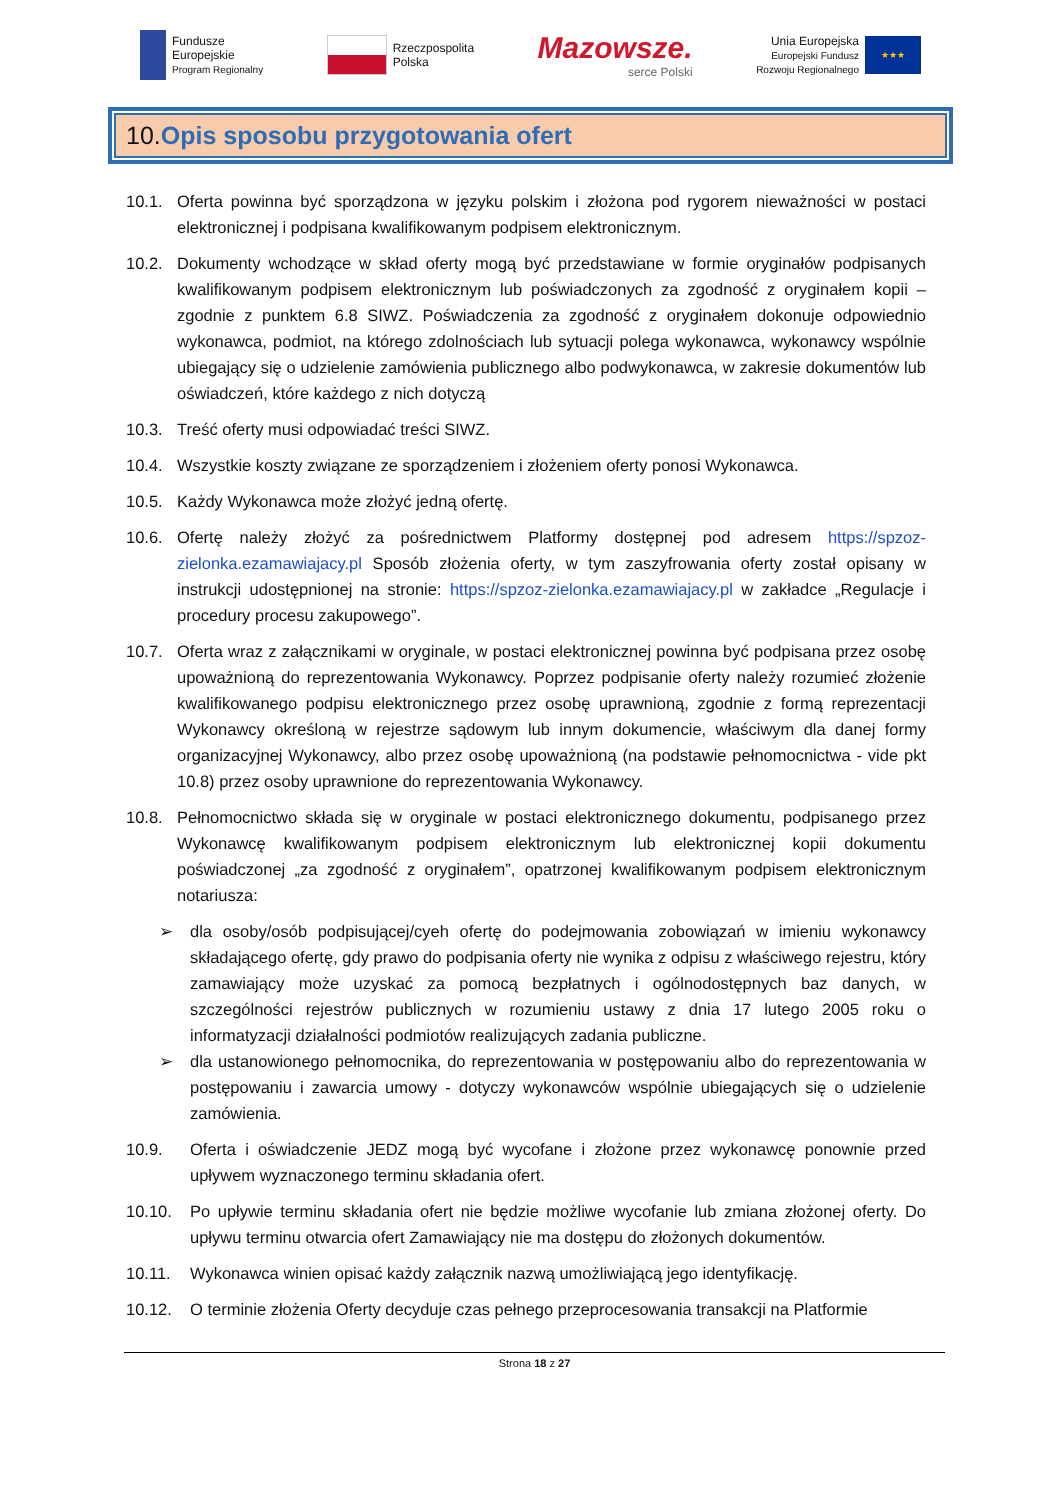Fundusze
Europejskie
Program Regionalny
Rzeczpospolita
Polska
Mazowsze.
serce Polski
Unia Europejska
Europejski Fundusz
Rozwoju Regionalnego
★★★
10.Opis sposobu przygotowania ofert
10.1. Oferta powinna być sporządzona w języku polskim i złożona pod rygorem nieważności w postaci elektronicznej i podpisana kwalifikowanym podpisem elektronicznym.
10.2. Dokumenty wchodzące w skład oferty mogą być przedstawiane w formie oryginałów podpisanych kwalifikowanym podpisem elektronicznym lub poświadczonych za zgodność z oryginałem kopii – zgodnie z punktem 6.8 SIWZ. Poświadczenia za zgodność z oryginałem dokonuje odpowiednio wykonawca, podmiot, na którego zdolnościach lub sytuacji polega wykonawca, wykonawcy wspólnie ubiegający się o udzielenie zamówienia publicznego albo podwykonawca, w zakresie dokumentów lub oświadczeń, które każdego z nich dotyczą
10.3. Treść oferty musi odpowiadać treści SIWZ.
10.4. Wszystkie koszty związane ze sporządzeniem i złożeniem oferty ponosi Wykonawca.
10.5. Każdy Wykonawca może złożyć jedną ofertę.
10.6. Ofertę należy złożyć za pośrednictwem Platformy dostępnej pod adresem https://spzoz-zielonka.ezamawiajacy.pl Sposób złożenia oferty, w tym zaszyfrowania oferty został opisany w instrukcji udostępnionej na stronie: https://spzoz-zielonka.ezamawiajacy.pl w zakładce „Regulacje i procedury procesu zakupowego”.
10.7. Oferta wraz z załącznikami w oryginale, w postaci elektronicznej powinna być podpisana przez osobę upoważnioną do reprezentowania Wykonawcy. Poprzez podpisanie oferty należy rozumieć złożenie kwalifikowanego podpisu elektronicznego przez osobę uprawnioną, zgodnie z formą reprezentacji Wykonawcy określoną w rejestrze sądowym lub innym dokumencie, właściwym dla danej formy organizacyjnej Wykonawcy, albo przez osobę upoważnioną (na podstawie pełnomocnictwa - vide pkt 10.8) przez osoby uprawnione do reprezentowania Wykonawcy.
10.8. Pełnomocnictwo składa się w oryginale w postaci elektronicznego dokumentu, podpisanego przez Wykonawcę kwalifikowanym podpisem elektronicznym lub elektronicznej kopii dokumentu poświadczonej „za zgodność z oryginałem”, opatrzonej kwalifikowanym podpisem elektronicznym notariusza:
➢ dla osoby/osób podpisującej/cyeh ofertę do podejmowania zobowiązań w imieniu wykonawcy składającego ofertę, gdy prawo do podpisania oferty nie wynika z odpisu z właściwego rejestru, który zamawiający może uzyskać za pomocą bezpłatnych i ogólnodostępnych baz danych, w szczególności rejestrów publicznych w rozumieniu ustawy z dnia 17 lutego 2005 roku o informatyzacji działalności podmiotów realizujących zadania publiczne.
➢ dla ustanowionego pełnomocnika, do reprezentowania w postępowaniu albo do reprezentowania w postępowaniu i zawarcia umowy - dotyczy wykonawców wspólnie ubiegających się o udzielenie zamówienia.
10.9. Oferta i oświadczenie JEDZ mogą być wycofane i złożone przez wykonawcę ponownie przed upływem wyznaczonego terminu składania ofert.
10.10. Po upływie terminu składania ofert nie będzie możliwe wycofanie lub zmiana złożonej oferty. Do upływu terminu otwarcia ofert Zamawiający nie ma dostępu do złożonych dokumentów.
10.11. Wykonawca winien opisać każdy załącznik nazwą umożliwiającą jego identyfikację.
10.12. O terminie złożenia Oferty decyduje czas pełnego przeprocesowania transakcji na Platformie
Strona 18 z 27